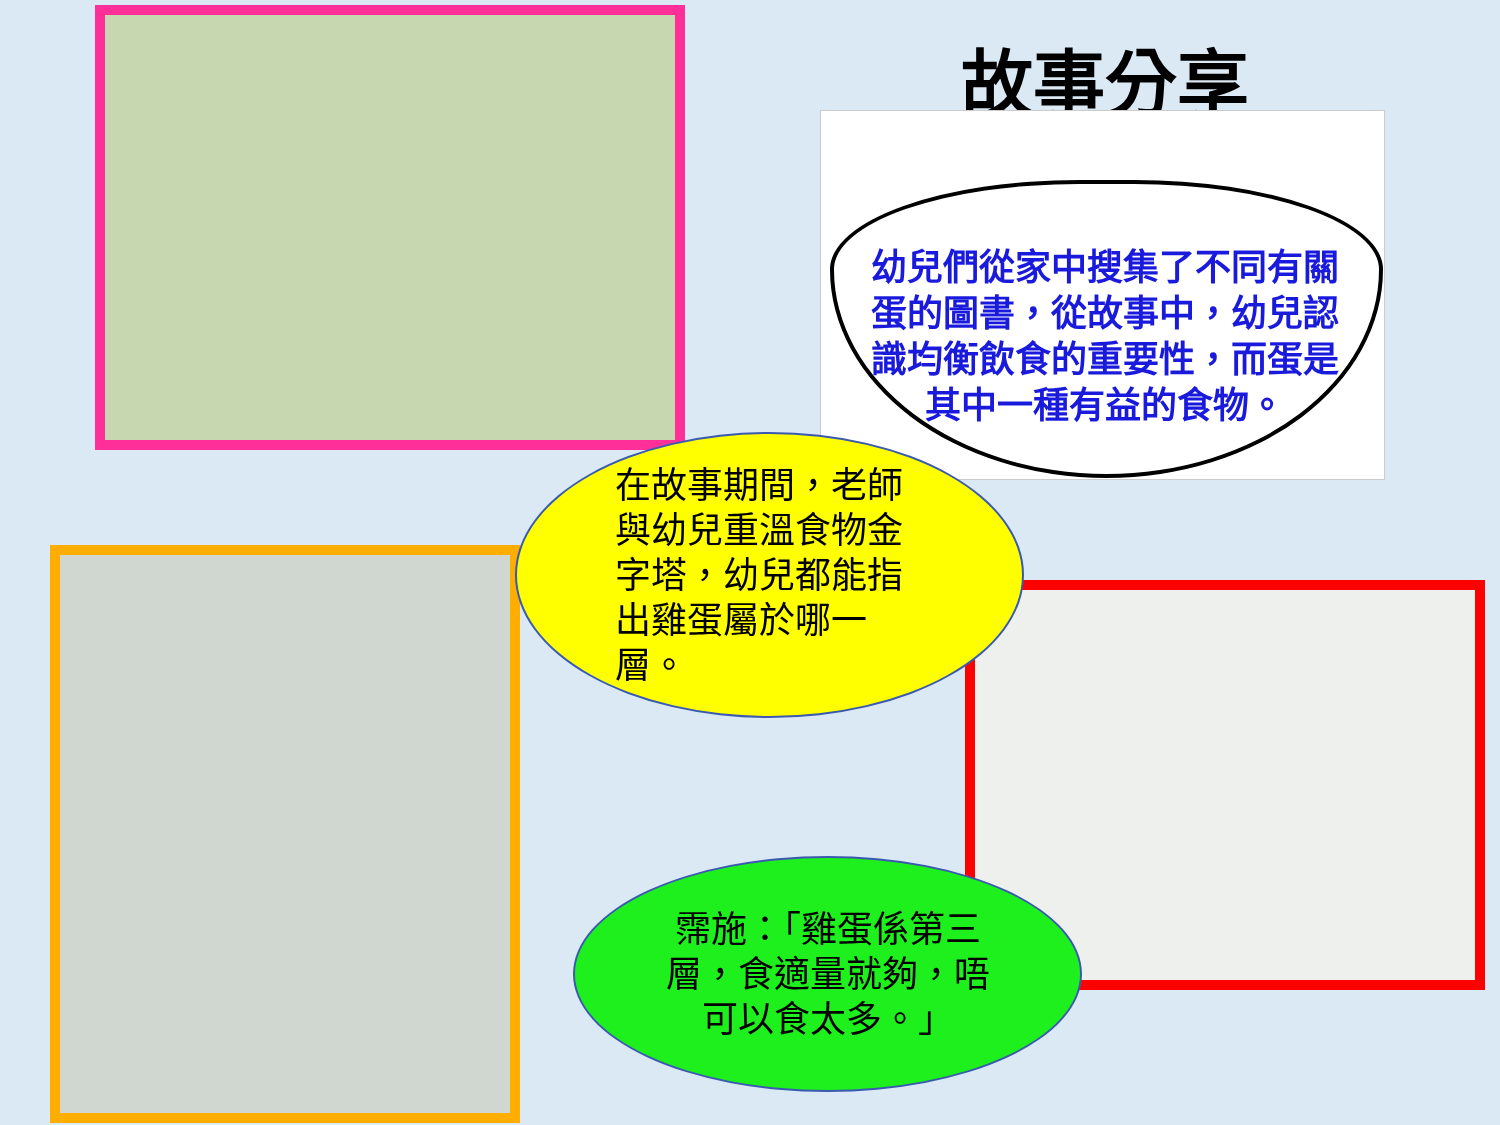故事分享
幼兒們從家中搜集了不同有關蛋的圖書，從故事中，幼兒認識均衡飲食的重要性，而蛋是其中一種有益的食物。
在故事期間，老師與幼兒重溫食物金字塔，幼兒都能指出雞蛋屬於哪一層。
霈施：「雞蛋係第三層，食適量就夠，唔可以食太多。」